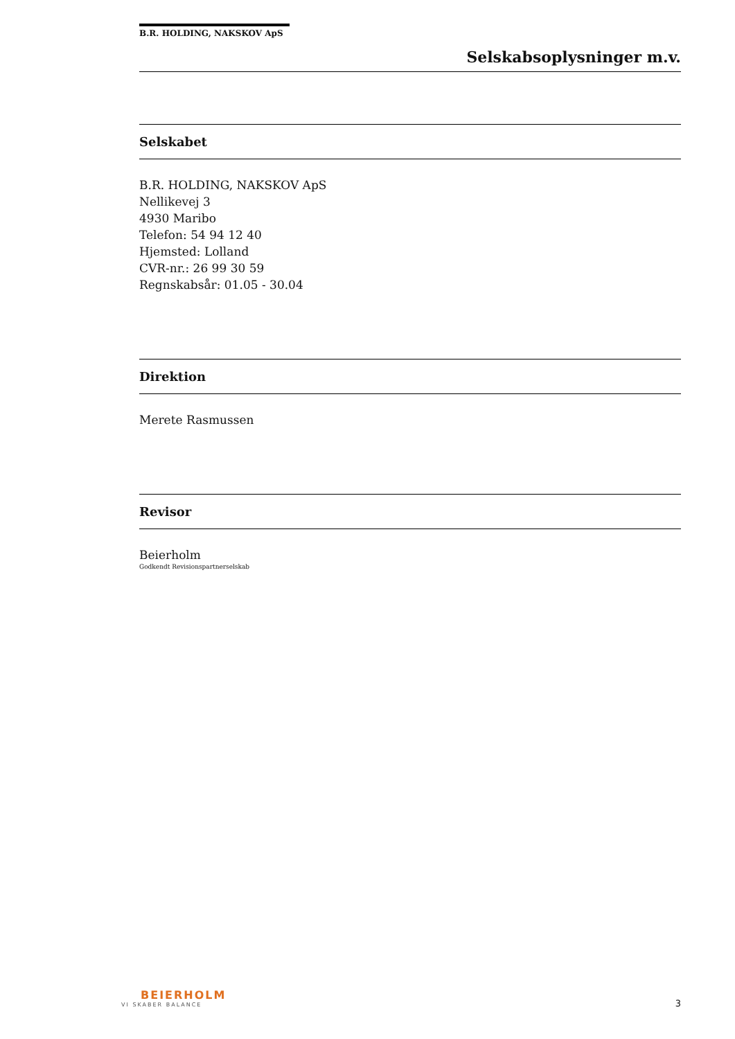B.R. HOLDING, NAKSKOV ApS
Selskabsoplysninger m.v.
Selskabet
B.R. HOLDING, NAKSKOV ApS
Nellikevej 3
4930 Maribo
Telefon: 54 94 12 40
Hjemsted: Lolland
CVR-nr.: 26 99 30 59
Regnskabsår: 01.05 - 30.04
Direktion
Merete Rasmussen
Revisor
Beierholm
Godkendt Revisionspartnerselskab
BEIERHOLM
VI SKABER BALANCE
3